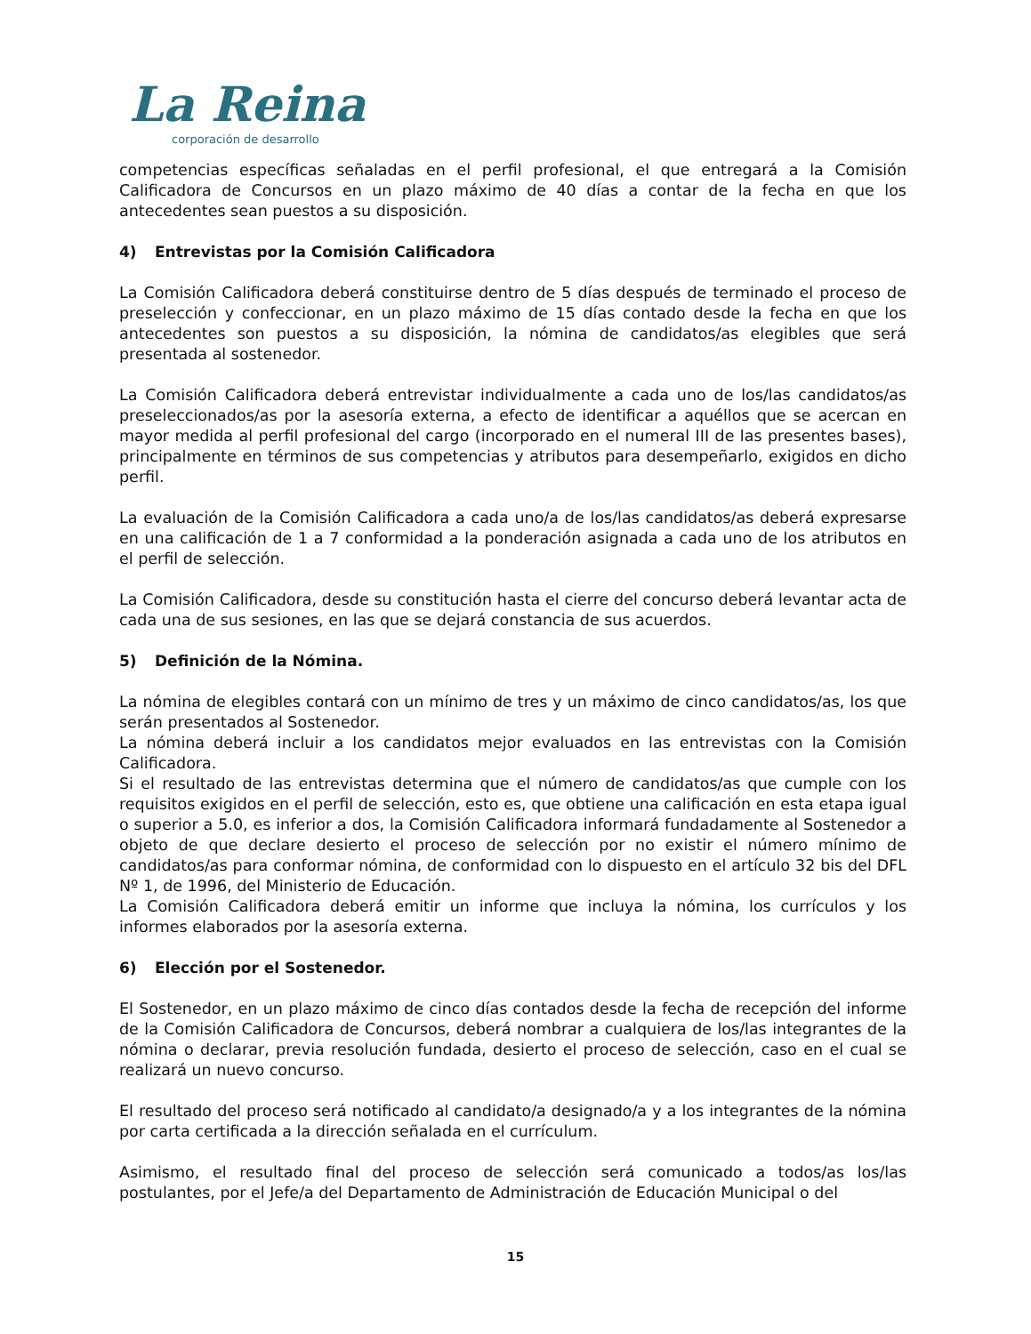La Reina
corporación de desarrollo
competencias específicas señaladas en el perfil profesional, el que entregará a la Comisión Calificadora de Concursos en un plazo máximo de 40 días a contar de la fecha en que los antecedentes sean puestos a su disposición.
4) Entrevistas por la Comisión Calificadora
La Comisión Calificadora deberá constituirse dentro de 5 días después de terminado el proceso de preselección y confeccionar, en un plazo máximo de 15 días contado desde la fecha en que los antecedentes son puestos a su disposición, la nómina de candidatos/as elegibles que será presentada al sostenedor.
La Comisión Calificadora deberá entrevistar individualmente a cada uno de los/las candidatos/as preseleccionados/as por la asesoría externa, a efecto de identificar a aquéllos que se acercan en mayor medida al perfil profesional del cargo (incorporado en el numeral III de las presentes bases), principalmente en términos de sus competencias y atributos para desempeñarlo, exigidos en dicho perfil.
La evaluación de la Comisión Calificadora a cada uno/a de los/las candidatos/as deberá expresarse en una calificación de 1 a 7 conformidad a la ponderación asignada a cada uno de los atributos en el perfil de selección.
La Comisión Calificadora, desde su constitución hasta el cierre del concurso deberá levantar acta de cada una de sus sesiones, en las que se dejará constancia de sus acuerdos.
5) Definición de la Nómina.
La nómina de elegibles contará con un mínimo de tres y un máximo de cinco candidatos/as, los que serán presentados al Sostenedor.
La nómina deberá incluir a los candidatos mejor evaluados en las entrevistas con la Comisión Calificadora.
Si el resultado de las entrevistas determina que el número de candidatos/as que cumple con los requisitos exigidos en el perfil de selección, esto es, que obtiene una calificación en esta etapa igual o superior a 5.0, es inferior a dos, la Comisión Calificadora informará fundadamente al Sostenedor a objeto de que declare desierto el proceso de selección por no existir el número mínimo de candidatos/as para conformar nómina, de conformidad con lo dispuesto en el artículo 32 bis del DFL Nº 1, de 1996, del Ministerio de Educación.
La Comisión Calificadora deberá emitir un informe que incluya la nómina, los currículos y los informes elaborados por la asesoría externa.
6) Elección por el Sostenedor.
El Sostenedor, en un plazo máximo de cinco días contados desde la fecha de recepción del informe de la Comisión Calificadora de Concursos, deberá nombrar a cualquiera de los/las integrantes de la nómina o declarar, previa resolución fundada, desierto el proceso de selección, caso en el cual se realizará un nuevo concurso.
El resultado del proceso será notificado al candidato/a designado/a y a los integrantes de la nómina por carta certificada a la dirección señalada en el currículum.
Asimismo, el resultado final del proceso de selección será comunicado a todos/as los/las postulantes, por el Jefe/a del Departamento de Administración de Educación Municipal o del
15